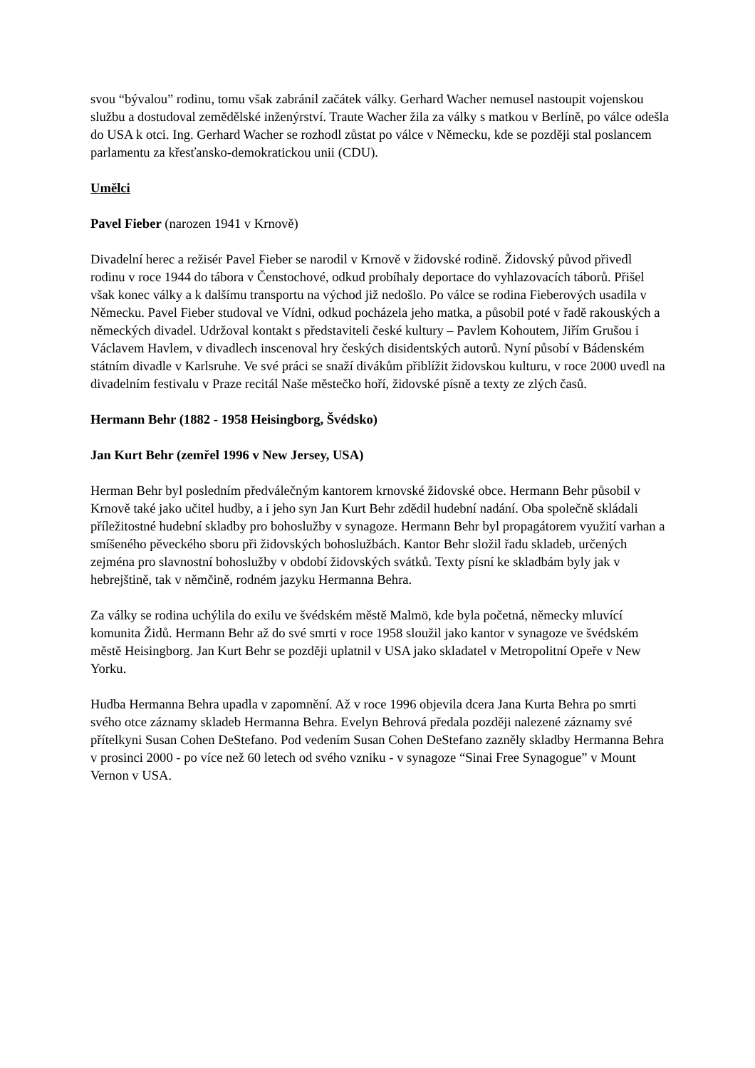svou “bývalou” rodinu, tomu však zabránil začátek války. Gerhard Wacher nemusel nastoupit vojenskou službu a dostudoval zemědělské inženýrství. Traute Wacher žila za války s matkou v Berlíně, po válce odešla do USA k otci. Ing. Gerhard Wacher se rozhodl zůstat po válce v Německu, kde se později stal poslancem parlamentu za křesťansko-demokratickou unii (CDU).
Umělci
Pavel Fieber (narozen 1941 v Krnově)
Divadelní herec a režisér Pavel Fieber se narodil v Krnově v židovské rodině. Židovský původ přivedl rodinu v roce 1944 do tábora v Čenstochové, odkud probíhaly deportace do vyhlazovacích táborů. Přišel však konec války a k dalšímu transportu na východ již nedošlo. Po válce se rodina Fieberových usadila v Německu. Pavel Fieber studoval ve Vídni, odkud pocházela jeho matka, a působil poté v řadě rakouských a německých divadel. Udržoval kontakt s představiteli české kultury – Pavlem Kohoutem, Jiřím Grušou i Václavem Havlem, v divadlech inscenoval hry českých disidentských autorů. Nyní působí v Bádenském státním divadle v Karlsruhe. Ve své práci se snaží divákům přiblížit židovskou kulturu, v roce 2000 uvedl na divadelním festivalu v Praze recitál Naše městečko hoří, židovské písně a texty ze zlých časů.
Hermann Behr (1882 - 1958 Heisingborg, Švédsko)
Jan Kurt Behr (zemřel 1996 v New Jersey, USA)
Herman Behr byl posledním předválečným kantorem krnovské židovské obce. Hermann Behr působil v Krnově také jako učitel hudby, a i jeho syn Jan Kurt Behr zdědil hudební nadání. Oba společně skládali příležitostné hudební skladby pro bohoslužby v synagoze. Hermann Behr byl propagátorem využití varhan a smíšeného pěveckého sboru při židovských bohoslužbách. Kantor Behr složil řadu skladeb, určených zejména pro slavnostní bohoslužby v období židovských svátků. Texty písní ke skladbám byly jak v hebrejštině, tak v němčině, rodném jazyku Hermanna Behra.
Za války se rodina uchýlila do exilu ve švédském městě Malmö, kde byla početná, německy mluvící komunita Židů. Hermann Behr až do své smrti v roce 1958 sloužil jako kantor v synagoze ve švédském městě Heisingborg. Jan Kurt Behr se později uplatnil v USA jako skladatel v Metropolitní Opeře v New Yorku.
Hudba Hermanna Behra upadla v zapomnění. Až v roce 1996 objevila dcera Jana Kurta Behra po smrti svého otce záznamy skladeb Hermanna Behra. Evelyn Behrová předala později nalezené záznamy své přítelkyni Susan Cohen DeStefano. Pod vedením Susan Cohen DeStefano zazněly skladby Hermanna Behra v prosinci 2000 - po více než 60 letech od svého vzniku - v synagoze “Sinai Free Synagogue” v Mount Vernon v USA.